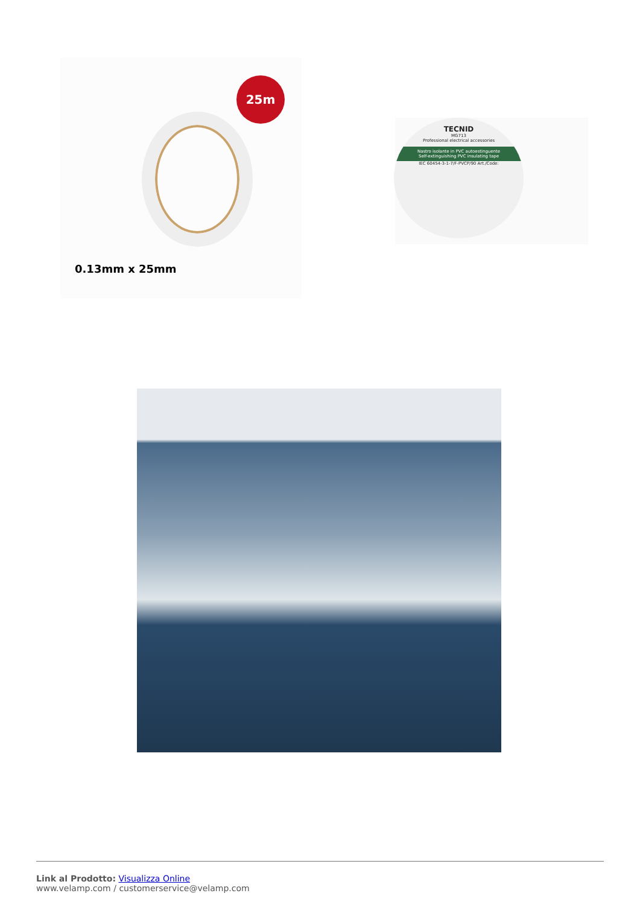25m
0.13mm x 25mm
TECNID
MG713
Professional electrical accessories
Nastro isolante in PVC autoestinguente
Self-extinguishing PVC insulating tape
IEC 60454-3-1-7/F-PVCP/90 Art./Code:
Link al Prodotto: Visualizza Online
www.velamp.com / customerservice@velamp.com